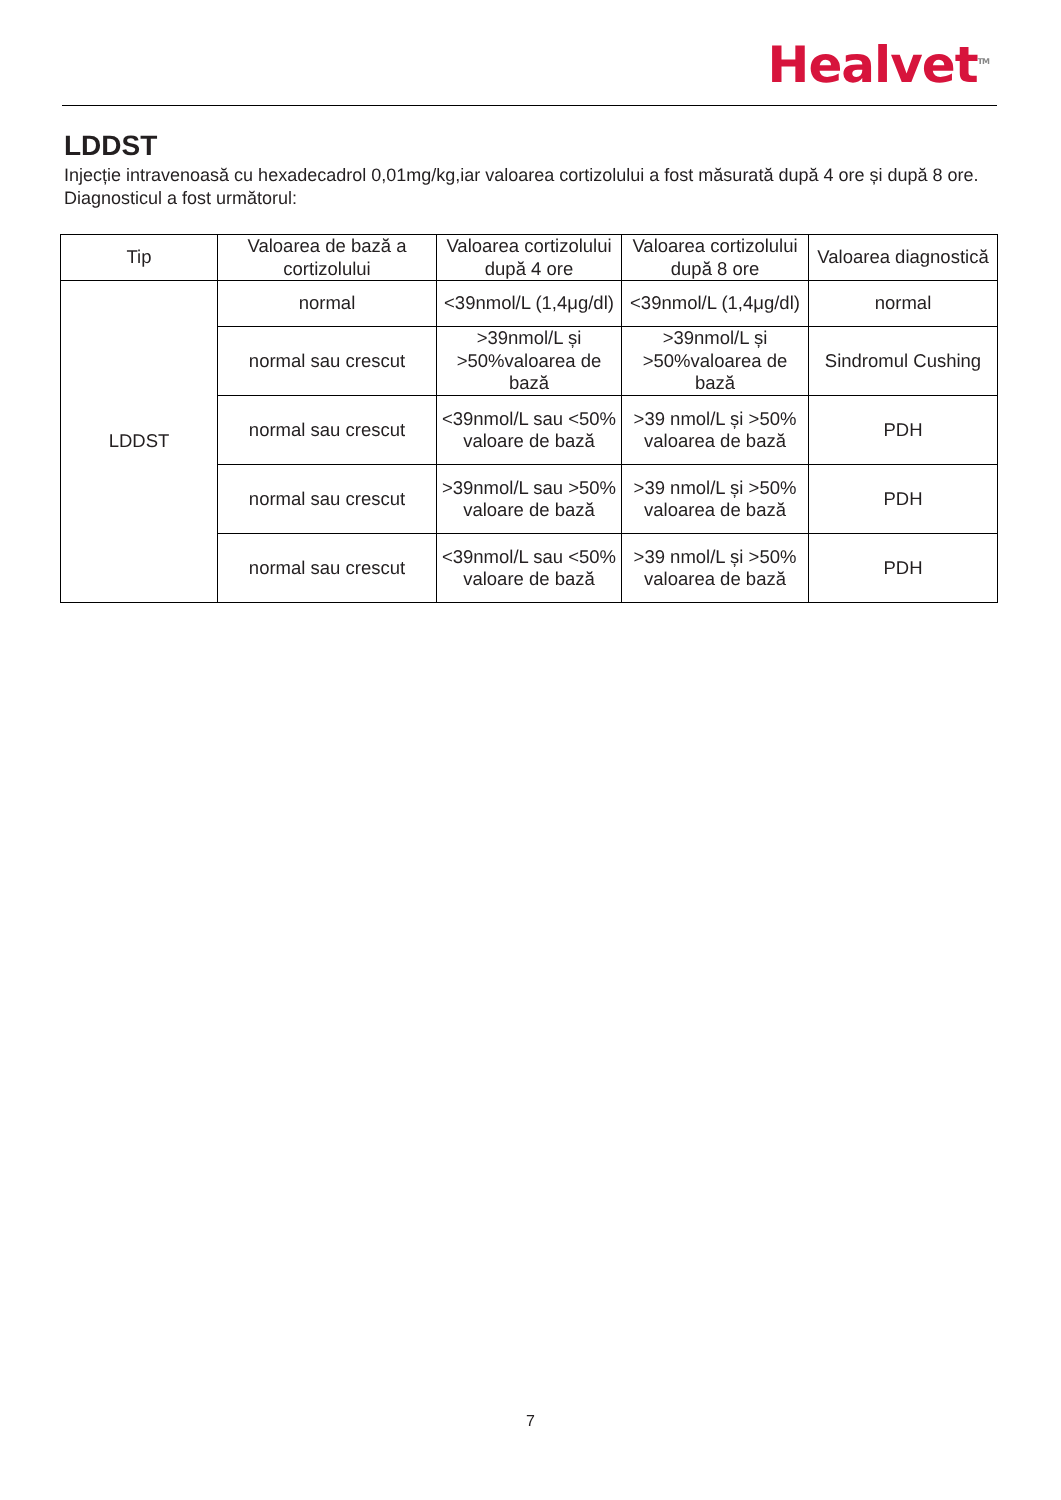Healvet<sup>TM</sup>
LDDST
Injecție intravenoasă cu hexadecadrol 0,01mg/kg,iar valoarea cortizolului a fost măsurată după 4 ore și după 8 ore. Diagnosticul a fost următorul:
| Tip | Valoarea de bază a cortizolului | Valoarea cortizolului după 4 ore | Valoarea cortizolului după 8 ore | Valoarea diagnostică |
| LDDST | normal | <39nmol/L (1,4μg/dl) | <39nmol/L (1,4μg/dl) | normal |
| | normal sau crescut | >39nmol/L și >50%valoarea de bază | >39nmol/L și >50%valoarea de bază | Sindromul Cushing |
| | normal sau crescut | <39nmol/L sau <50% valoare de bază | >39 nmol/L și >50% valoarea de bază | PDH |
| | normal sau crescut | >39nmol/L sau >50% valoare de bază | >39 nmol/L și >50% valoarea de bază | PDH |
| | normal sau crescut | <39nmol/L sau <50% valoare de bază | >39 nmol/L și >50% valoarea de bază | PDH |
7